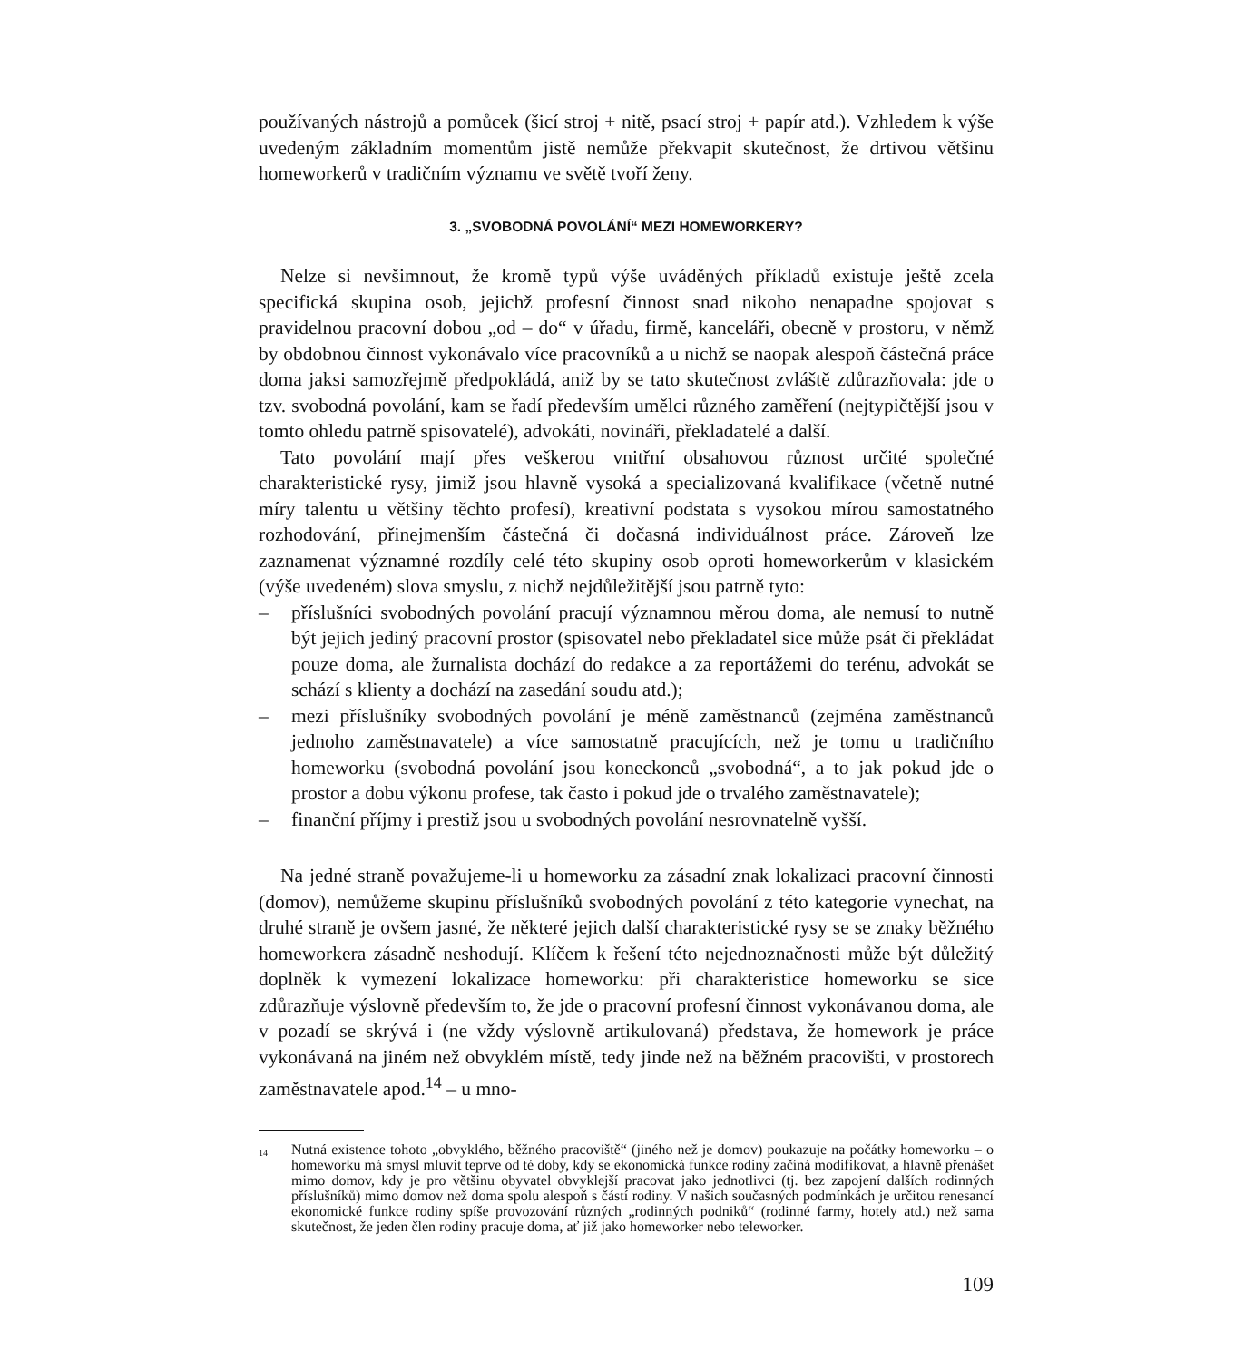používaných nástrojů a pomůcek (šicí stroj + nitě, psací stroj + papír atd.). Vzhledem k výše uvedeným základním momentům jistě nemůže překvapit skutečnost, že drtivou většinu homeworkerů v tradičním významu ve světě tvoří ženy.
3. „SVOBODNÁ POVOLÁNÍ“ MEZI HOMEWORKERY?
Nelze si nevšimnout, že kromě typů výše uváděných příkladů existuje ještě zcela specifická skupina osob, jejichž profesní činnost snad nikoho nenapadne spojovat s pravidelnou pracovní dobou „od – do“ v úřadu, firmě, kanceláři, obecně v prostoru, v němž by obdobnou činnost vykonávalo více pracovníků a u nichž se naopak alespoň částečná práce doma jaksi samozřejmě předpokládá, aniž by se tato skutečnost zvláště zdůrazňovala: jde o tzv. svobodná povolání, kam se řadí především umělci různého zaměření (nejtypičtější jsou v tomto ohledu patrně spisovatelé), advokáti, novináři, překladatelé a další.
Tato povolání mají přes veškerou vnitřní obsahovou různost určité společné charakteristické rysy, jimiž jsou hlavně vysoká a specializovaná kvalifikace (včetně nutné míry talentu u většiny těchto profesí), kreativní podstata s vysokou mírou samostatného rozhodování, přinejmenším částečná či dočasná individuálnost práce. Zároveň lze zaznamenat významné rozdíly celé této skupiny osob oproti homeworkerům v klasickém (výše uvedeném) slova smyslu, z nichž nejdůležitější jsou patrně tyto:
– příslušníci svobodných povolání pracují významnou měrou doma, ale nemusí to nutně být jejich jediný pracovní prostor (spisovatel nebo překladatel sice může psát či překládat pouze doma, ale žurnalista dochází do redakce a za reportážemi do terénu, advokát se schází s klienty a dochází na zasedání soudu atd.);
– mezi příslušníky svobodných povolání je méně zaměstnanců (zejména zaměstnanců jednoho zaměstnavatele) a více samostatně pracujících, než je tomu u tradičního homeworku (svobodná povolání jsou koneckonců „svobodná“, a to jak pokud jde o prostor a dobu výkonu profese, tak často i pokud jde o trvalého zaměstnavatele);
– finanční příjmy i prestiž jsou u svobodných povolání nesrovnatelně vyšší.
Na jedné straně považujeme-li u homeworku za zásadní znak lokalizaci pracovní činnosti (domov), nemůžeme skupinu příslušníků svobodných povolání z této kategorie vynechat, na druhé straně je ovšem jasné, že některé jejich další charakteristické rysy se se znaky běžného homeworkera zásadně neshodují. Klíčem k řešení této nejednoznačnosti může být důležitý doplněk k vymezení lokalizace homeworku: při charakteristice homeworku se sice zdůrazňuje výslovně především to, že jde o pracovní profesní činnost vykonávanou doma, ale v pozadí se skrývá i (ne vždy výslovně artikulovaná) představa, že homework je práce vykonávaná na jiném než obvyklém místě, tedy jinde než na běžném pracovišti, v prostorech zaměstnavatele apod.<sup>14</sup> – u mno-
<sup>14</sup> Nutná existence tohoto „obvyklého, běžného pracoviště“ (jiného než je domov) poukazuje na počátky homeworku – o homeworku má smysl mluvit teprve od té doby, kdy se ekonomická funkce rodiny začíná modifikovat, a hlavně přenášet mimo domov, kdy je pro většinu obyvatel obvyklejší pracovat jako jednotlivci (tj. bez zapojení dalších rodinných příslušníků) mimo domov než doma spolu alespoň s částí rodiny. V našich současných podmínkách je určitou renesancí ekonomické funkce rodiny spíše provozování různých „rodinných podniků“ (rodinné farmy, hotely atd.) než sama skutečnost, že jeden člen rodiny pracuje doma, ať již jako homeworker nebo teleworker.
109